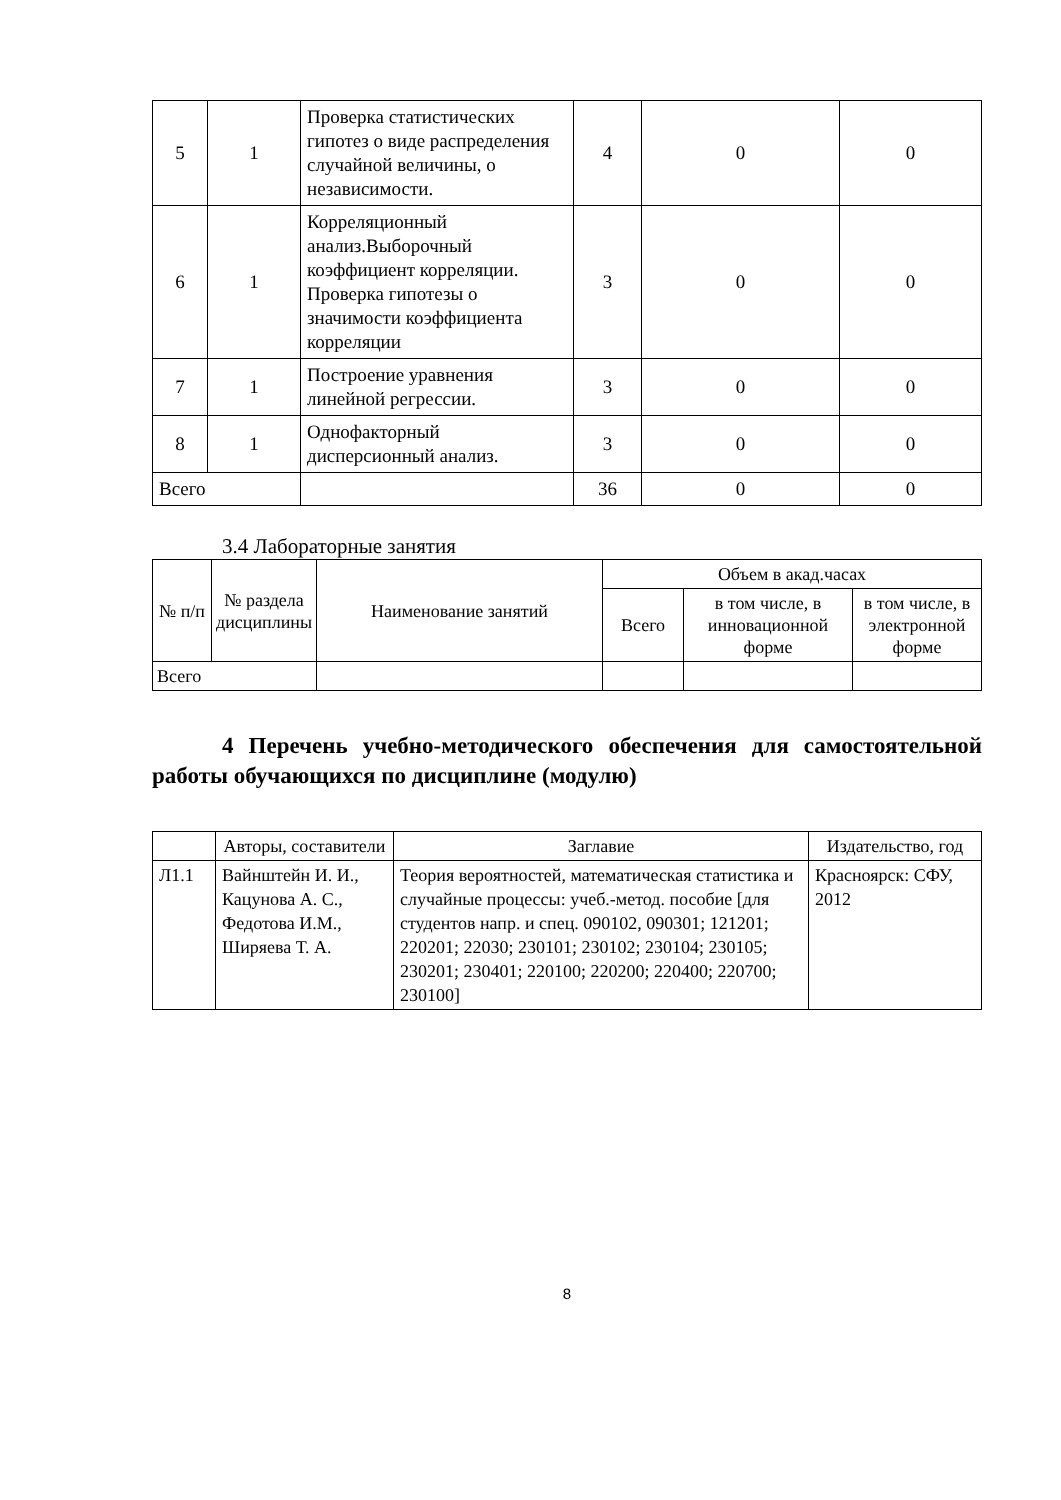| 5 | 1 | Проверка статистических гипотез о виде распределения случайной величины, о независимости. | 4 | 0 | 0 |
| 6 | 1 | Корреляционный анализ.Выборочный коэффициент корреляции. Проверка гипотезы о значимости коэффициента корреляции | 3 | 0 | 0 |
| 7 | 1 | Построение уравнения линейной регрессии. | 3 | 0 | 0 |
| 8 | 1 | Однофакторный дисперсионный анализ. | 3 | 0 | 0 |
| Всего | | | 36 | 0 | 0 |
3.4 Лабораторные занятия
| № п/п | № раздела дисциплины | Наименование занятий | Объем в акад.часах | | |
| --- | --- | --- | --- | --- | --- |
| | | | Всего | в том числе, в инновационной форме | в том числе, в электронной форме |
| Всего | | | | | |
4 Перечень учебно-методического обеспечения для самостоятельной работы обучающихся по дисциплине (модулю)
| | Авторы, составители | Заглавие | Издательство, год |
| Л1.1 | Вайнштейн И. И., Кацунова А. С., Федотова И.М., Ширяева Т. А. | Теория вероятностей, математическая статистика и случайные процессы: учеб.-метод. пособие [для студентов напр. и спец. 090102, 090301; 121201; 220201; 22030; 230101; 230102; 230104; 230105; 230201; 230401; 220100; 220200; 220400; 220700; 230100] | Красноярск: СФУ, 2012 |
8